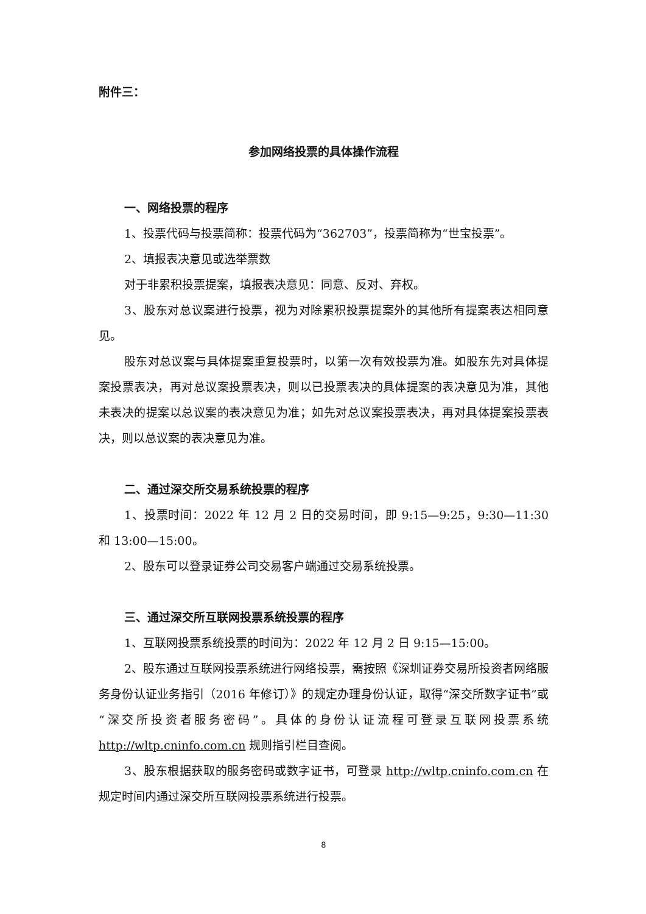附件三：
参加网络投票的具体操作流程
一、网络投票的程序
1、投票代码与投票简称：投票代码为“362703”，投票简称为“世宝投票”。
2、填报表决意见或选举票数
对于非累积投票提案，填报表决意见：同意、反对、弃权。
3、股东对总议案进行投票，视为对除累积投票提案外的其他所有提案表达相同意见。
股东对总议案与具体提案重复投票时，以第一次有效投票为准。如股东先对具体提案投票表决，再对总议案投票表决，则以已投票表决的具体提案的表决意见为准，其他未表决的提案以总议案的表决意见为准；如先对总议案投票表决，再对具体提案投票表决，则以总议案的表决意见为准。
二、通过深交所交易系统投票的程序
1、投票时间：2022 年 12 月 2 日的交易时间，即 9:15—9:25，9:30—11:30 和 13:00—15:00。
2、股东可以登录证券公司交易客户端通过交易系统投票。
三、通过深交所互联网投票系统投票的程序
1、互联网投票系统投票的时间为：2022 年 12 月 2 日 9:15—15:00。
2、股东通过互联网投票系统进行网络投票，需按照《深圳证券交易所投资者网络服务身份认证业务指引（2016 年修订）》的规定办理身份认证，取得“深交所数字证书”或“深交所投资者服务密码”。具体的身份认证流程可登录互联网投票系统 http://wltp.cninfo.com.cn 规则指引栏目查阅。
3、股东根据获取的服务密码或数字证书，可登录 http://wltp.cninfo.com.cn 在规定时间内通过深交所互联网投票系统进行投票。
8